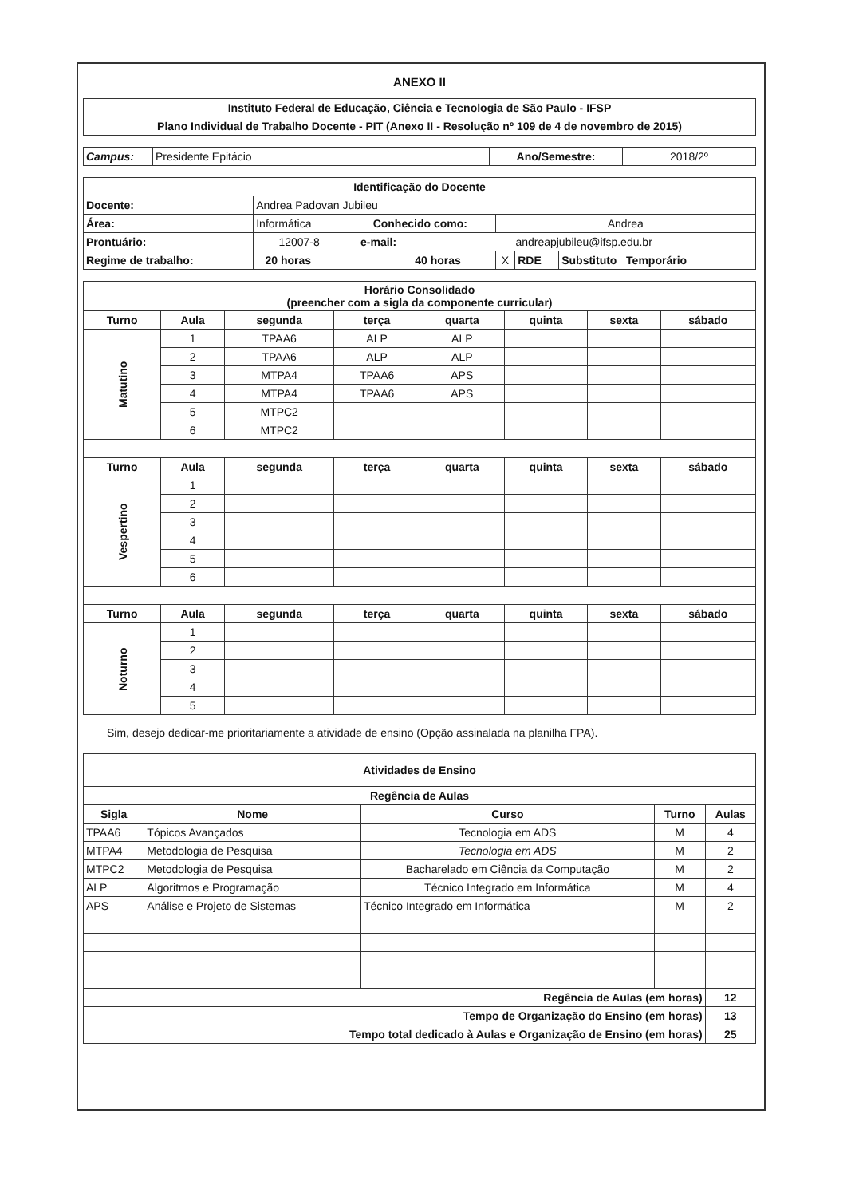ANEXO II
| Instituto Federal de Educação, Ciência e Tecnologia de São Paulo - IFSP |
| Plano Individual de Trabalho Docente - PIT (Anexo II - Resolução nº 109 de 4 de novembro de 2015) |
| Campus: | Presidente Epitácio | Ano/Semestre: | 2018/2º |
| Identificação do Docente | | | | | | | |
| Docente: | Andrea Padovan Jubileu | | | | | | |
| Área: | Informática | | Conhecido como: | | Andrea | | |
| Prontuário: | 12007-8 | | e-mail: | andreapjubileu@ifsp.edu.br | | | |
| Regime de trabalho: | | 20 horas | | 40 horas | X | RDE | Substituto Temporário |
| Horário Consolidado (preencher com a sigla da componente curricular) | | | | | | | |
| Turno | Aula | segunda | terça | quarta | quinta | sexta | sábado |
| Matutino | 1 | TPAA6 | ALP | ALP | | | |
| | 2 | TPAA6 | ALP | ALP | | | |
| | 3 | MTPA4 | TPAA6 | APS | | | |
| | 4 | MTPA4 | TPAA6 | APS | | | |
| | 5 | MTPC2 | | | | | |
| | 6 | MTPC2 | | | | | |
| Turno | Aula | segunda | terça | quarta | quinta | sexta | sábado |
| Vespertino | 1 | | | | | | |
| | 2 | | | | | | |
| | 3 | | | | | | |
| | 4 | | | | | | |
| | 5 | | | | | | |
| | 6 | | | | | | |
| Turno | Aula | segunda | terça | quarta | quinta | sexta | sábado |
| Noturno | 1 | | | | | | |
| | 2 | | | | | | |
| | 3 | | | | | | |
| | 4 | | | | | | |
| | 5 | | | | | | |
Sim, desejo dedicar-me prioritariamente a atividade de ensino (Opção assinalada na planilha FPA).
| Atividades de Ensino | | | | |
| Regência de Aulas | | | | |
| Sigla | Nome | Curso | Turno | Aulas |
| TPAA6 | Tópicos Avançados | Tecnologia em ADS | M | 4 |
| MTPA4 | Metodologia de Pesquisa | Tecnologia em ADS | M | 2 |
| MTPC2 | Metodologia de Pesquisa | Bacharelado em Ciência da Computação | M | 2 |
| ALP | Algoritmos e Programação | Técnico Integrado em Informática | M | 4 |
| APS | Análise e Projeto de Sistemas | Técnico Integrado em Informática | M | 2 |
| Regência de Aulas (em horas) | | | | 12 |
| Tempo de Organização do Ensino (em horas) | | | | 13 |
| Tempo total dedicado à Aulas e Organização de Ensino (em horas) | | | | 25 |